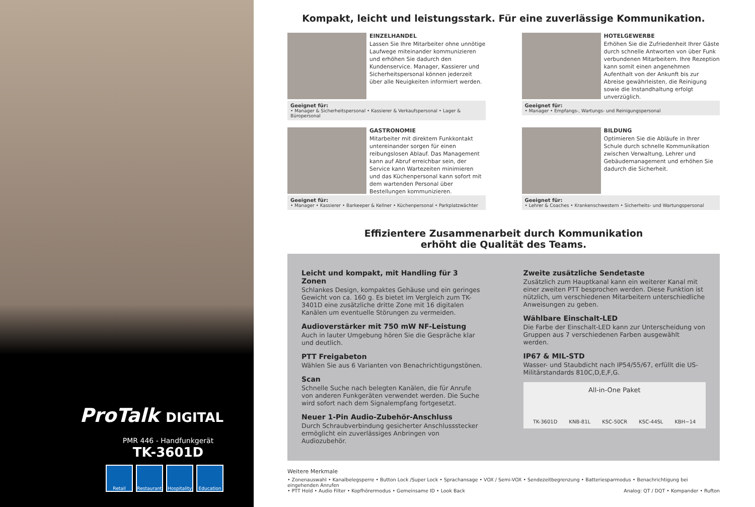ProTalk DIGITAL
PMR 446 - Handfunkgerät
TK-3601D
Retail Restaurant
Hospitality
Education
Kompakt, leicht und leistungsstark. Für eine zuverlässige Kommunikation.
EINZELHANDEL
Lassen Sie Ihre Mitarbeiter ohne unnötige Laufwege miteinander kommunizieren und erhöhen Sie dadurch den Kundenservice. Manager, Kassierer und Sicherheitspersonal können jederzeit über alle Neuigkeiten informiert werden.
Geeignet für:
• Manager & Sicherheitspersonal • Kassierer & Verkaufspersonal • Lager & Büropersonal
HOTELGEWERBE
Erhöhen Sie die Zufriedenheit Ihrer Gäste durch schnelle Antworten von über Funk verbundenen Mitarbeitern. Ihre Rezeption kann somit einen angenehmen Aufenthalt von der Ankunft bis zur Abreise gewährleisten, die Reinigung sowie die Instandhaltung erfolgt unverzüglich.
Geeignet für:
• Manager • Empfangs-, Wartungs- und Reinigungspersonal
GASTRONOMIE
Mitarbeiter mit direktem Funkkontakt untereinander sorgen für einen reibungslosen Ablauf. Das Management kann auf Abruf erreichbar sein, der Service kann Wartezeiten minimieren und das Küchenpersonal kann sofort mit dem wartenden Personal über Bestellungen kommunizieren.
Geeignet für:
• Manager • Kassierer • Barkeeper & Kellner • Küchenpersonal • Parkplatzwächter
BILDUNG
Optimieren Sie die Abläufe in Ihrer Schule durch schnelle Kommunikation zwischen Verwaltung, Lehrer und Gebäudemanagement und erhöhen Sie dadurch die Sicherheit.
Geeignet für:
• Lehrer & Coaches • Krankenschwestern • Sicherheits- und Wartungspersonal
Effizientere Zusammenarbeit durch Kommunikation
erhöht die Qualität des Teams.
Leicht und kompakt, mit Handling für 3 Zonen
Schlankes Design, kompaktes Gehäuse und ein geringes Gewicht von ca. 160 g. Es bietet im Vergleich zum TK-3401D eine zusätzliche dritte Zone mit 16 digitalen Kanälen um eventuelle Störungen zu vermeiden.
Audioverstärker mit 750 mW NF-Leistung
Auch in lauter Umgebung hören Sie die Gespräche klar und deutlich.
PTT Freigabeton
Wählen Sie aus 6 Varianten von Benachrichtigungstönen.
Scan
Schnelle Suche nach belegten Kanälen, die für Anrufe von anderen Funkgeräten verwendet werden. Die Suche wird sofort nach dem Signalempfang fortgesetzt.
Neuer 1-Pin Audio-Zubehör-Anschluss
Durch Schraubverbindung gesicherter Anschlussstecker ermöglicht ein zuverlässiges Anbringen von Audiozubehör.
Zweite zusätzliche Sendetaste
Zusätzlich zum Hauptkanal kann ein weiterer Kanal mit einer zweiten PTT besprochen werden. Diese Funktion ist nützlich, um verschiedenen Mitarbeitern unterschiedliche Anweisungen zu geben.
Wählbare Einschalt-LED
Die Farbe der Einschalt-LED kann zur Unterscheidung von Gruppen aus 7 verschiedenen Farben ausgewählt werden.
IP67 & MIL-STD
Wasser- und Staubdicht nach IP54/55/67, erfüllt die US-Militärstandards 810C,D,E,F,G.
All-in-One Paket
TK-3601D KNB-81L KSC-50CR KSC-44SL KBH−14
Weitere Merkmale
• Zonenauswahl • Kanalbelegsperre • Button Lock /Super Lock • Sprachansage • VOX / Semi-VOX • Sendezeitbegrenzung • Batteriesparmodus • Benachrichtigung bei eingehenden Anrufen
• PTT Hold • Audio Filter • Kopfhörermodus • Gemeinsame ID • Look Back Analog: QT / DQT • Kompander • Rufton